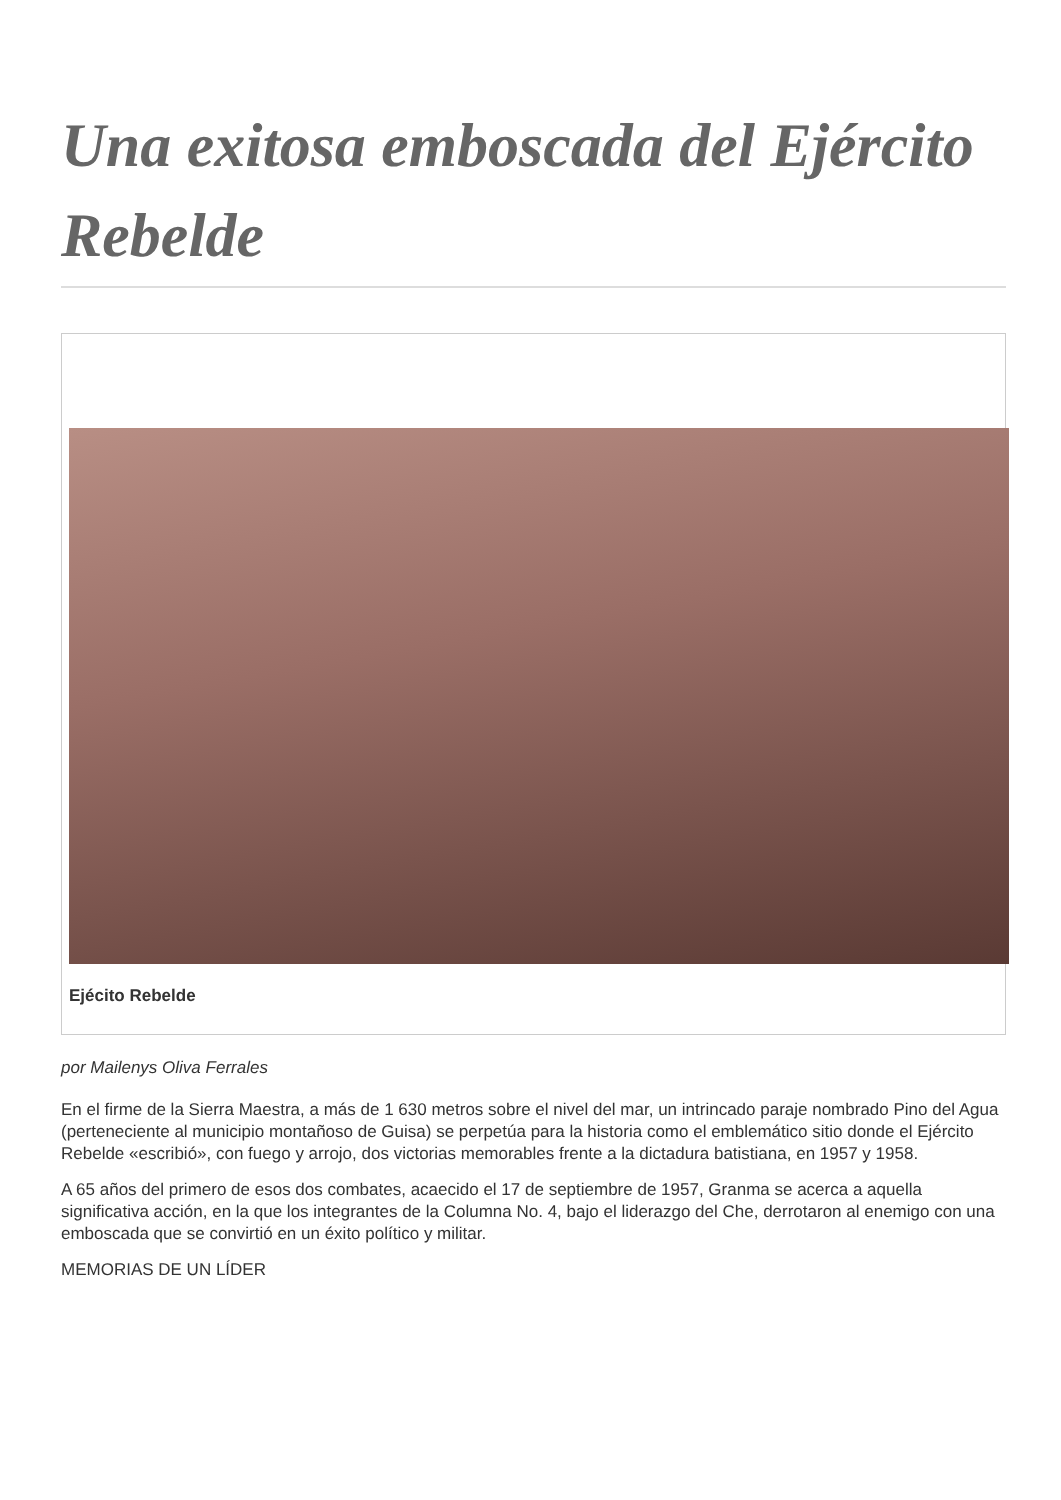Una exitosa emboscada del Ejército Rebelde
Ejécito Rebelde
por Mailenys Oliva Ferrales
En el firme de la Sierra Maestra, a más de 1 630 metros sobre el nivel del mar, un intrincado paraje nombrado Pino del Agua (perteneciente al municipio montañoso de Guisa) se perpetúa para la historia como el emblemático sitio donde el Ejército Rebelde «escribió», con fuego y arrojo, dos victorias memorables frente a la dictadura batistiana, en 1957 y 1958.
A 65 años del primero de esos dos combates, acaecido el 17 de septiembre de 1957, Granma se acerca a aquella significativa acción, en la que los integrantes de la Columna No. 4, bajo el liderazgo del Che, derrotaron al enemigo con una emboscada que se convirtió en un éxito político y militar.
MEMORIAS DE UN LÍDER